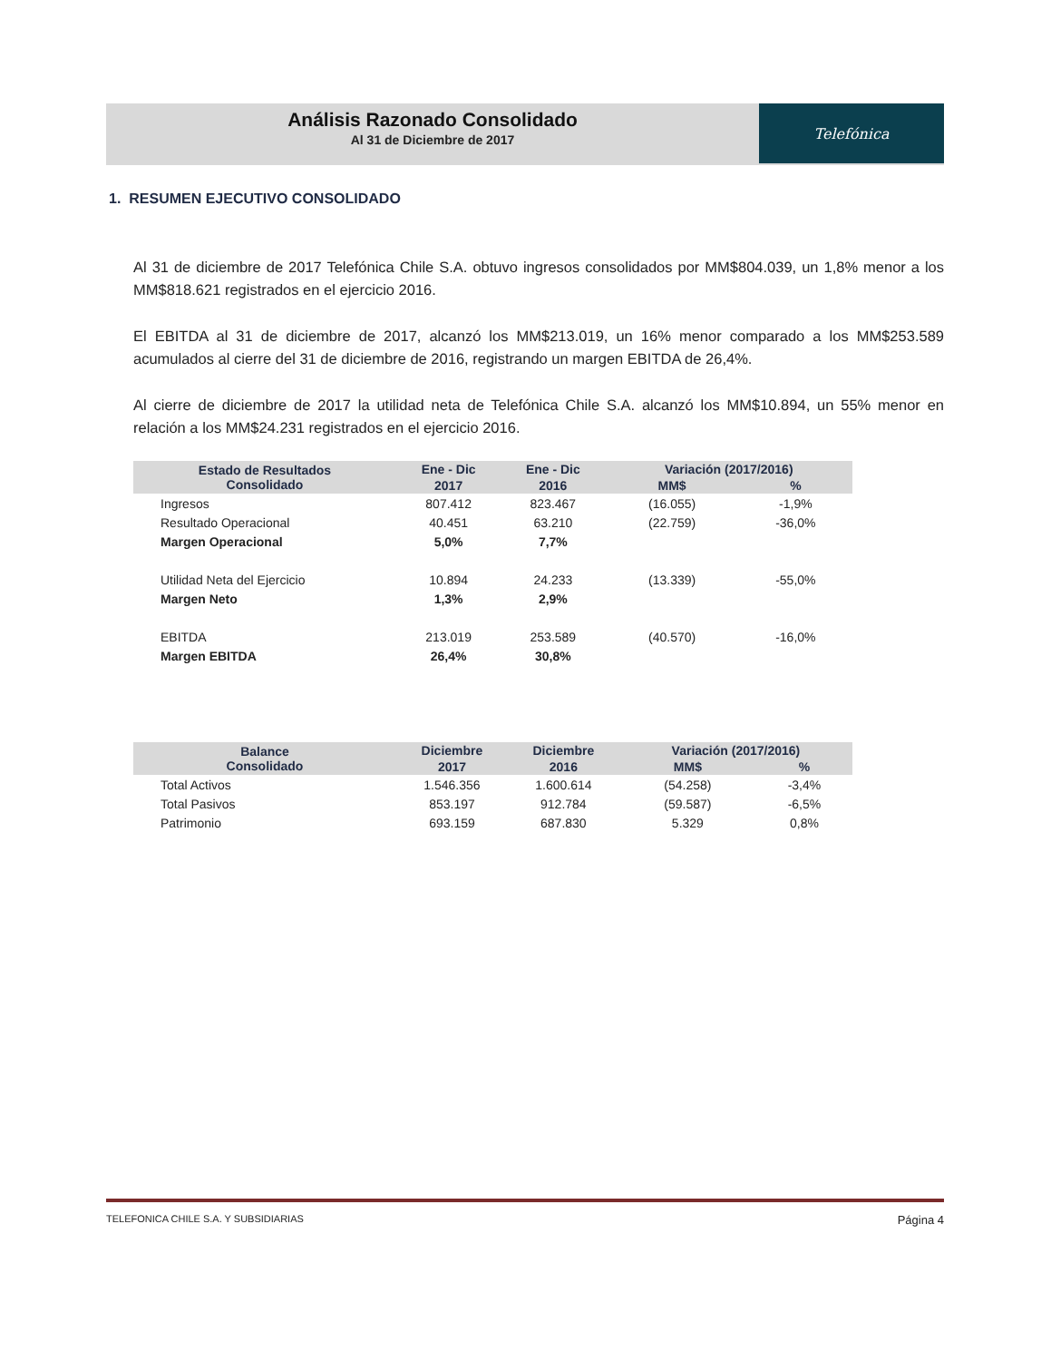Análisis Razonado Consolidado
Al 31 de Diciembre de 2017
Telefónica
1. RESUMEN EJECUTIVO CONSOLIDADO
Al 31 de diciembre de 2017 Telefónica Chile S.A. obtuvo ingresos consolidados por MM$804.039, un 1,8% menor a los MM$818.621 registrados en el ejercicio 2016.
El EBITDA al 31 de diciembre de 2017, alcanzó los MM$213.019, un 16% menor comparado a los MM$253.589 acumulados al cierre del 31 de diciembre de 2016, registrando un margen EBITDA de 26,4%.
Al cierre de diciembre de 2017 la utilidad neta de Telefónica Chile S.A. alcanzó los MM$10.894, un 55% menor en relación a los MM$24.231 registrados en el ejercicio 2016.
| Estado de Resultados Consolidado | Ene - Dic | Ene - Dic | Variación (2017/2016) | |
| --- | --- | --- | --- | --- |
| | 2017 | 2016 | MM$ | % |
| Ingresos | 807.412 | 823.467 | (16.055) | -1,9% |
| Resultado Operacional | 40.451 | 63.210 | (22.759) | -36,0% |
| Margen Operacional | 5,0% | 7,7% | | |
| Utilidad Neta del Ejercicio | 10.894 | 24.233 | (13.339) | -55,0% |
| Margen Neto | 1,3% | 2,9% | | |
| EBITDA | 213.019 | 253.589 | (40.570) | -16,0% |
| Margen EBITDA | 26,4% | 30,8% | | |
| Balance Consolidado | Diciembre | Diciembre | Variación (2017/2016) | |
| --- | --- | --- | --- | --- |
| | 2017 | 2016 | MM$ | % |
| Total Activos | 1.546.356 | 1.600.614 | (54.258) | -3,4% |
| Total Pasivos | 853.197 | 912.784 | (59.587) | -6,5% |
| Patrimonio | 693.159 | 687.830 | 5.329 | 0,8% |
TELEFONICA CHILE S.A. Y SUBSIDIARIAS Página 4